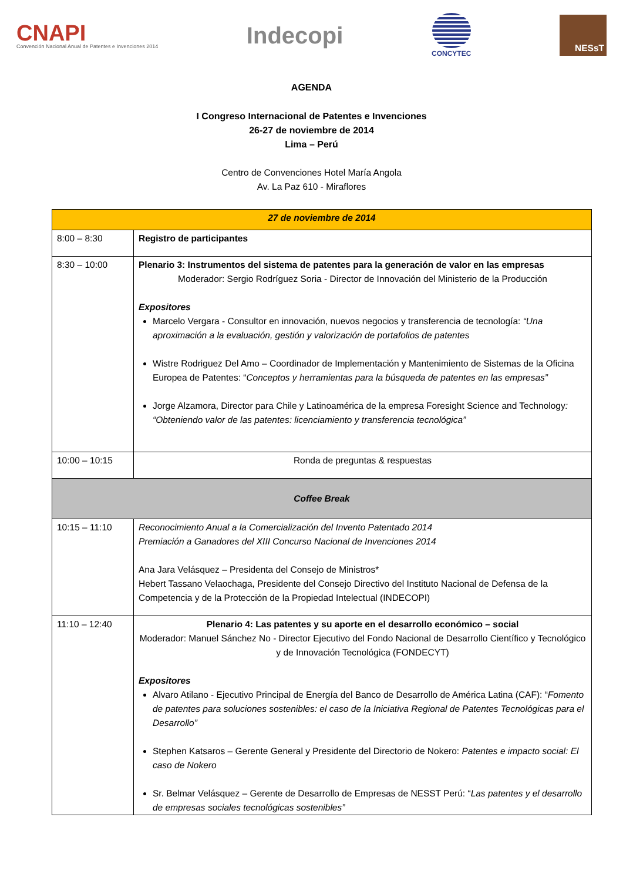CNAPI
Convención Nacional Anual de Patentes e Invenciones 2014
Indecopi
CONCYTEC
NESsT
AGENDA
I Congreso Internacional de Patentes e Invenciones
26-27 de noviembre de 2014
Lima – Perú
Centro de Convenciones Hotel María Angola
Av. La Paz 610 - Miraflores
| 27 de noviembre de 2014 | |
| 8:00 – 8:30 | Registro de participantes |
| 8:30 – 10:00 | Plenario 3: Instrumentos del sistema de patentes para la generación de valor en las empresas Moderador: Sergio Rodríguez Soria - Director de Innovación del Ministerio de la Producción Expositores Marcelo Vergara - Consultor en innovación, nuevos negocios y transferencia de tecnología: “Una aproximación a la evaluación, gestión y valorización de portafolios de patentes Wistre Rodriguez Del Amo – Coordinador de Implementación y Mantenimiento de Sistemas de la Oficina Europea de Patentes: “ Conceptos y herramientas para la búsqueda de patentes en las empresas” Jorge Alzamora, Director para Chile y Latinoamérica de la empresa Foresight Science and Technology : “Obteniendo valor de las patentes: licenciamiento y transferencia tecnológica” |
| 10:00 – 10:15 | Ronda de preguntas & respuestas |
| Coffee Break | |
| 10:15 – 11:10 | Reconocimiento Anual a la Comercialización del Invento Patentado 2014 Premiación a Ganadores del XIII Concurso Nacional de Invenciones 2014 Ana Jara Velásquez – Presidenta del Consejo de Ministros* Hebert Tassano Velaochaga, Presidente del Consejo Directivo del Instituto Nacional de Defensa de la Competencia y de la Protección de la Propiedad Intelectual (INDECOPI) |
| 11:10 – 12:40 | Plenario 4: Las patentes y su aporte en el desarrollo económico – social Moderador: Manuel Sánchez No - Director Ejecutivo del Fondo Nacional de Desarrollo Científico y Tecnológico y de Innovación Tecnológica (FONDECYT) Expositores Alvaro Atilano - Ejecutivo Principal de Energía del Banco de Desarrollo de América Latina (CAF): “ Fomento de patentes para soluciones sostenibles: el caso de la Iniciativa Regional de Patentes Tecnológicas para el Desarrollo” Stephen Katsaros – Gerente General y Presidente del Directorio de Nokero: Patentes e impacto social: El caso de Nokero Sr. Belmar Velásquez – Gerente de Desarrollo de Empresas de NESST Perú: “ Las patentes y el desarrollo de empresas sociales tecnológicas sostenibles” |